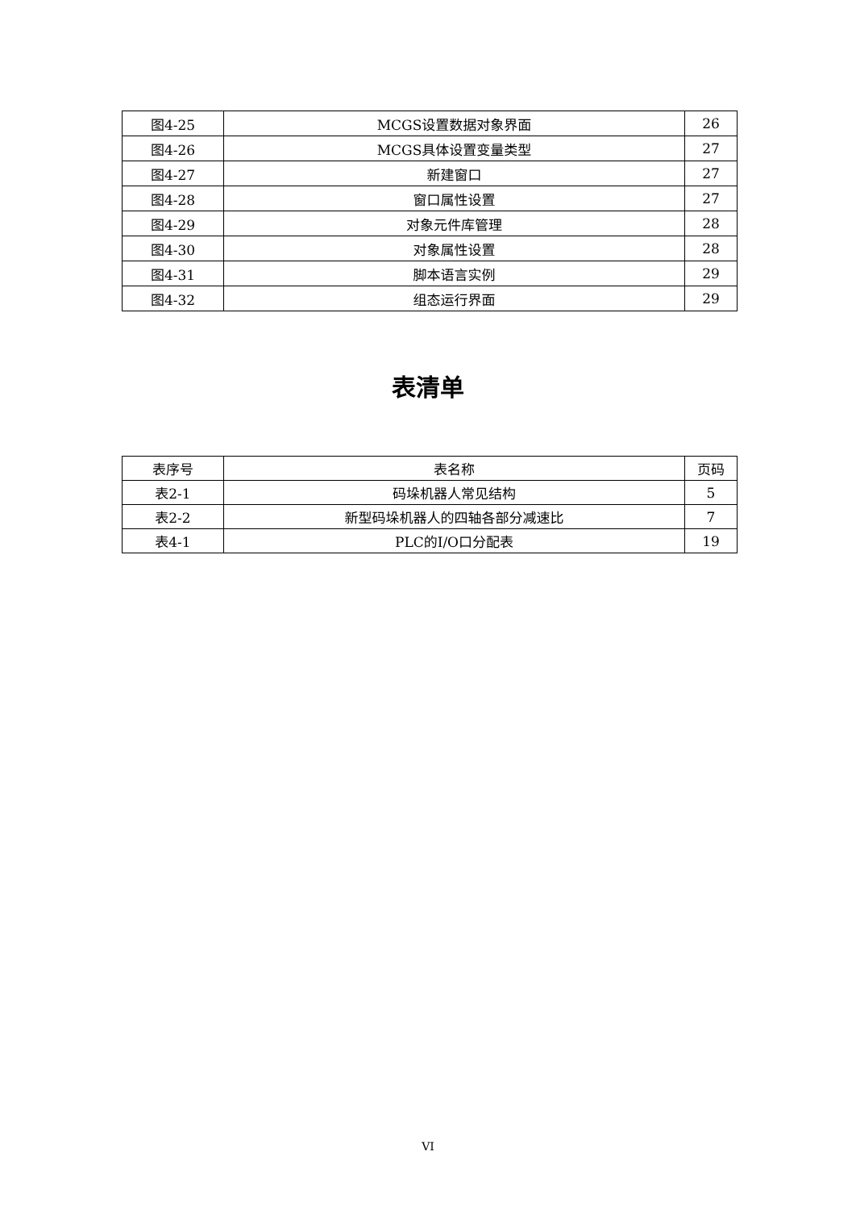| 图4-25 | MCGS设置数据对象界面 | 26 |
| 图4-26 | MCGS具体设置变量类型 | 27 |
| 图4-27 | 新建窗口 | 27 |
| 图4-28 | 窗口属性设置 | 27 |
| 图4-29 | 对象元件库管理 | 28 |
| 图4-30 | 对象属性设置 | 28 |
| 图4-31 | 脚本语言实例 | 29 |
| 图4-32 | 组态运行界面 | 29 |
表清单
| 表序号 | 表名称 | 页码 |
| --- | --- | --- |
| 表2-1 | 码垛机器人常见结构 | 5 |
| 表2-2 | 新型码垛机器人的四轴各部分减速比 | 7 |
| 表4-1 | PLC的I/O口分配表 | 19 |
VI